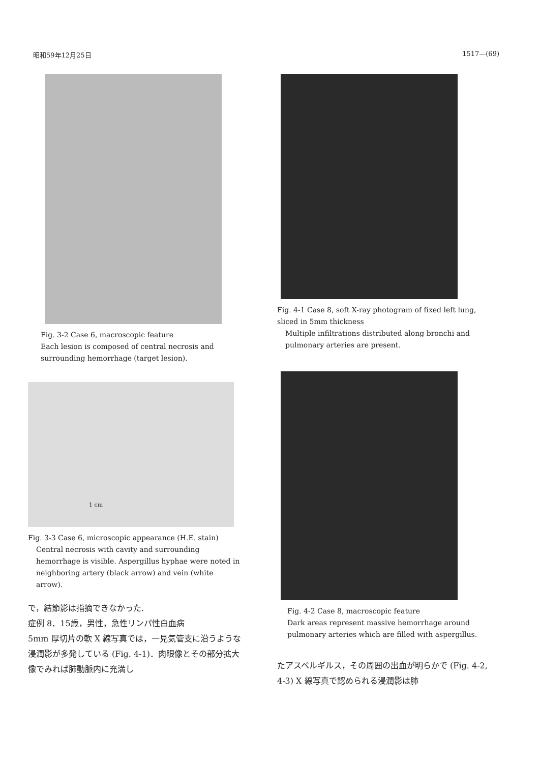昭和59年12月25日 1517—(69)
Fig. 3-2 Case 6, macroscopic feature
Each lesion is composed of central necrosis and surrounding hemorrhage (target lesion).
1 cm
Fig. 3-3 Case 6, microscopic appearance (H.E. stain)
Central necrosis with cavity and surrounding hemorrhage is visible. Aspergillus hyphae were noted in neighboring artery (black arrow) and vein (white arrow).
で，結節影は指摘できなかった.
症例 8．15歳，男性，急性リンパ性白血病
5mm 厚切片の軟 X 線写真では，一見気管支に沿うような浸潤影が多発している (Fig. 4-1)．肉眼像とその部分拡大像でみれば肺動脈内に充満し
Fig. 4-1 Case 8, soft X-ray photogram of fixed left lung, sliced in 5mm thickness
Multiple infiltrations distributed along bronchi and pulmonary arteries are present.
Fig. 4-2 Case 8, macroscopic feature
Dark areas represent massive hemorrhage around pulmonary arteries which are filled with aspergillus.
たアスペルギルス，その周囲の出血が明らかで (Fig. 4-2, 4-3) X 線写真で認められる浸潤影は肺